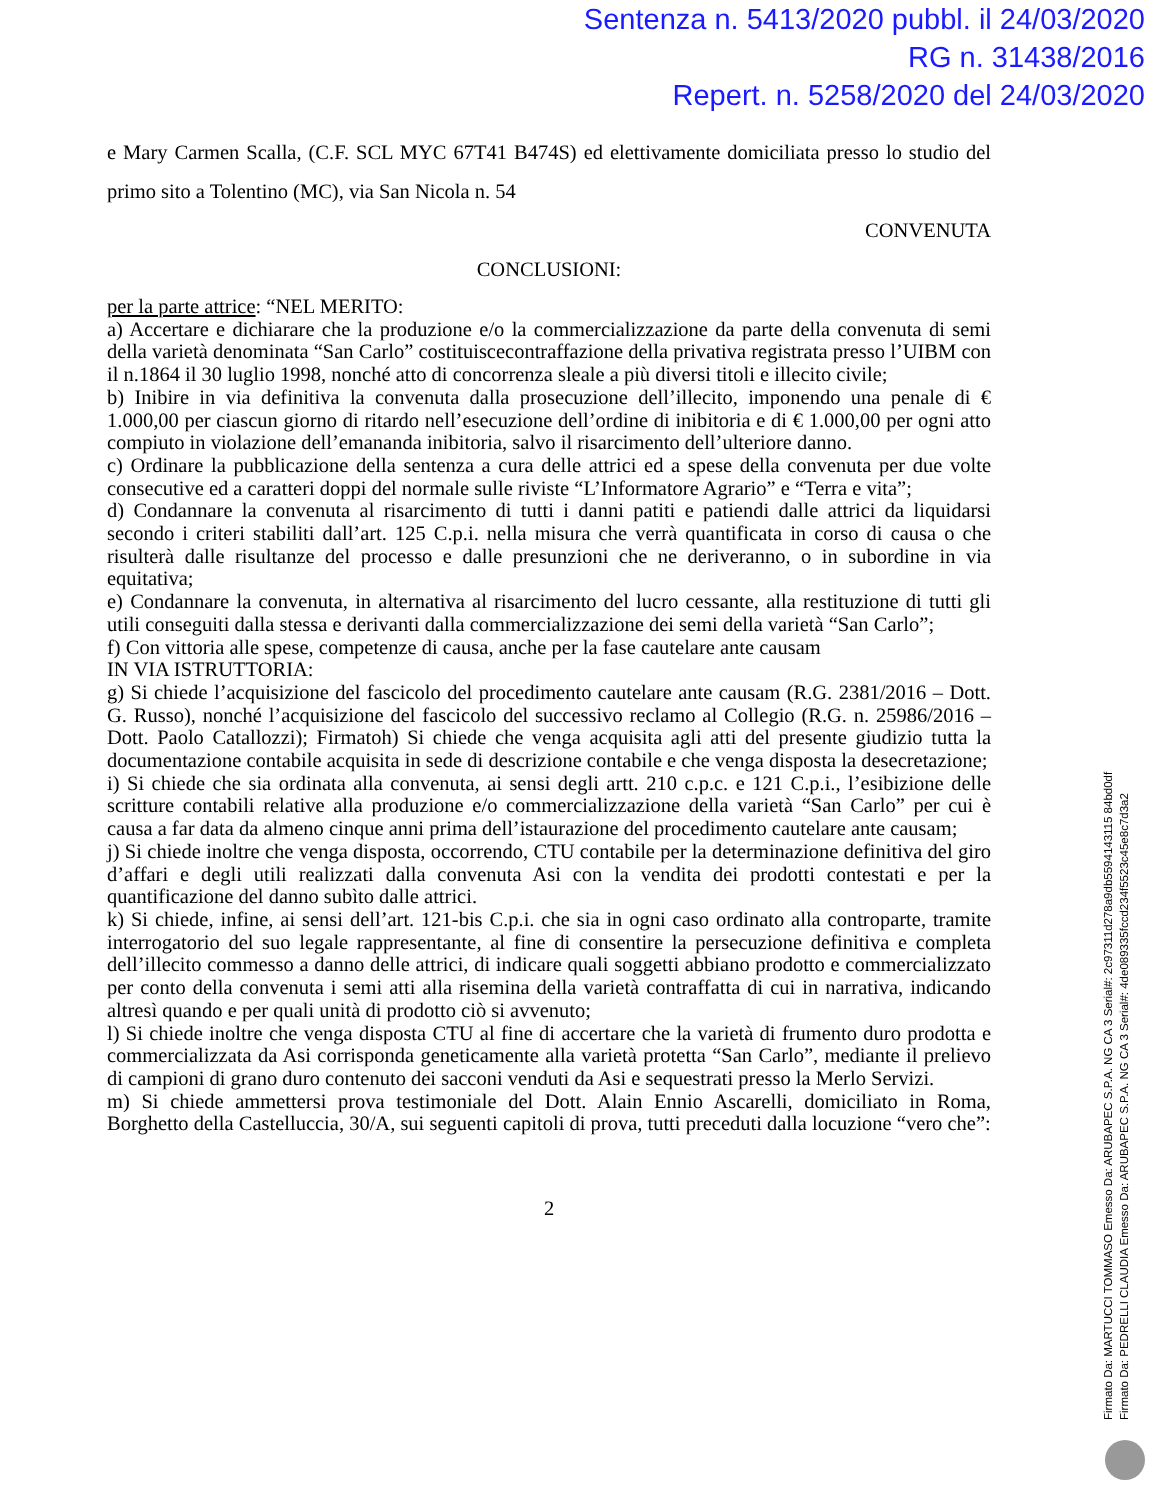Sentenza n. 5413/2020 pubbl. il 24/03/2020
RG n. 31438/2016
Repert. n. 5258/2020 del 24/03/2020
e Mary Carmen Scalla, (C.F. SCL MYC 67T41 B474S) ed elettivamente domiciliata presso lo studio del primo sito a Tolentino (MC), via San Nicola n. 54
CONVENUTA
CONCLUSIONI:
per la parte attrice: “NEL MERITO:
a) Accertare e dichiarare che la produzione e/o la commercializzazione da parte della convenuta di semi della varietà denominata “San Carlo” costituiscecontraffazione della privativa registrata presso l’UIBM con il n.1864 il 30 luglio 1998, nonché atto di concorrenza sleale a più diversi titoli e illecito civile;
b) Inibire in via definitiva la convenuta dalla prosecuzione dell’illecito, imponendo una penale di € 1.000,00 per ciascun giorno di ritardo nell’esecuzione dell’ordine di inibitoria e di € 1.000,00 per ogni atto compiuto in violazione dell’emananda inibitoria, salvo il risarcimento dell’ulteriore danno.
c) Ordinare la pubblicazione della sentenza a cura delle attrici ed a spese della convenuta per due volte consecutive ed a caratteri doppi del normale sulle riviste “L’Informatore Agrario” e “Terra e vita”;
d) Condannare la convenuta al risarcimento di tutti i danni patiti e patiendi dalle attrici da liquidarsi secondo i criteri stabiliti dall’art. 125 C.p.i. nella misura che verrà quantificata in corso di causa o che risulterà dalle risultanze del processo e dalle presunzioni che ne deriveranno, o in subordine in via equitativa;
e) Condannare la convenuta, in alternativa al risarcimento del lucro cessante, alla restituzione di tutti gli utili conseguiti dalla stessa e derivanti dalla commercializzazione dei semi della varietà “San Carlo”;
f) Con vittoria alle spese, competenze di causa, anche per la fase cautelare ante causam
IN VIA ISTRUTTORIA:
g) Si chiede l’acquisizione del fascicolo del procedimento cautelare ante causam (R.G. 2381/2016 – Dott. G. Russo), nonché l’acquisizione del fascicolo del successivo reclamo al Collegio (R.G. n. 25986/2016 – Dott. Paolo Catallozzi); Firmatoh) Si chiede che venga acquisita agli atti del presente giudizio tutta la documentazione contabile acquisita in sede di descrizione contabile e che venga disposta la desecretazione;
i) Si chiede che sia ordinata alla convenuta, ai sensi degli artt. 210 c.p.c. e 121 C.p.i., l’esibizione delle scritture contabili relative alla produzione e/o commercializzazione della varietà “San Carlo” per cui è causa a far data da almeno cinque anni prima dell’istaurazione del procedimento cautelare ante causam;
j) Si chiede inoltre che venga disposta, occorrendo, CTU contabile per la determinazione definitiva del giro d’affari e degli utili realizzati dalla convenuta Asi con la vendita dei prodotti contestati e per la quantificazione del danno subìto dalle attrici.
k) Si chiede, infine, ai sensi dell’art. 121-bis C.p.i. che sia in ogni caso ordinato alla controparte, tramite interrogatorio del suo legale rappresentante, al fine di consentire la persecuzione definitiva e completa dell’illecito commesso a danno delle attrici, di indicare quali soggetti abbiano prodotto e commercializzato per conto della convenuta i semi atti alla risemina della varietà contraffatta di cui in narrativa, indicando altresì quando e per quali unità di prodotto ciò si avvenuto;
l) Si chiede inoltre che venga disposta CTU al fine di accertare che la varietà di frumento duro prodotta e commercializzata da Asi corrisponda geneticamente alla varietà protetta “San Carlo”, mediante il prelievo di campioni di grano duro contenuto dei sacconi venduti da Asi e sequestrati presso la Merlo Servizi.
m) Si chiede ammettersi prova testimoniale del Dott. Alain Ennio Ascarelli, domiciliato in Roma, Borghetto della Castelluccia, 30/A, sui seguenti capitoli di prova, tutti preceduti dalla locuzione “vero che”:
2
Firmato Da: MARTUCCI TOMMASO Emesso Da: ARUBAPEC S.P.A. NG CA 3 Serial#: 2c97311d278a9db5594143115 84bd0df
Firmato Da: PEDRELLI CLAUDIA Emesso Da: ARUBAPEC S.P.A. NG CA 3 Serial#: 4de089335fccd234f5523c45e8c7d3a2